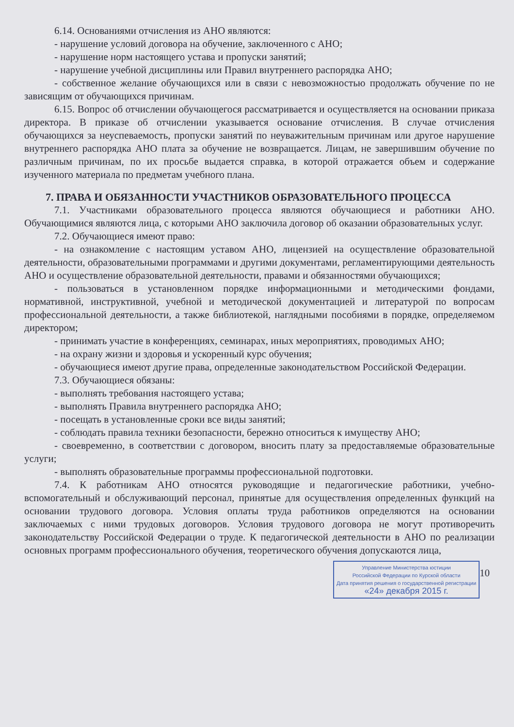6.14. Основаниями отчисления из АНО являются:
- нарушение условий договора на обучение, заключенного с АНО;
- нарушение норм настоящего устава и пропуски занятий;
- нарушение учебной дисциплины или Правил внутреннего распорядка АНО;
- собственное желание обучающихся или в связи с невозможностью продолжать обучение по не зависящим от обучающихся причинам.
6.15. Вопрос об отчислении обучающегося рассматривается и осуществляется на основании приказа директора. В приказе об отчислении указывается основание отчисления. В случае отчисления обучающихся за неуспеваемость, пропуски занятий по неуважительным причинам или другое нарушение внутреннего распорядка АНО плата за обучение не возвращается. Лицам, не завершившим обучение по различным причинам, по их просьбе выдается справка, в которой отражается объем и содержание изученного материала по предметам учебного плана.
7. ПРАВА И ОБЯЗАННОСТИ УЧАСТНИКОВ ОБРАЗОВАТЕЛЬНОГО ПРОЦЕССА
7.1. Участниками образовательного процесса являются обучающиеся и работники АНО. Обучающимися являются лица, с которыми АНО заключила договор об оказании образовательных услуг.
7.2. Обучающиеся имеют право:
- на ознакомление с настоящим уставом АНО, лицензией на осуществление образовательной деятельности, образовательными программами и другими документами, регламентирующими деятельность АНО и осуществление образовательной деятельности, правами и обязанностями обучающихся;
- пользоваться в установленном порядке информационными и методическими фондами, нормативной, инструктивной, учебной и методической документацией и литературой по вопросам профессиональной деятельности, а также библиотекой, наглядными пособиями в порядке, определяемом директором;
- принимать участие в конференциях, семинарах, иных мероприятиях, проводимых АНО;
- на охрану жизни и здоровья и ускоренный курс обучения;
- обучающиеся имеют другие права, определенные законодательством Российской Федерации.
7.3. Обучающиеся обязаны:
- выполнять требования настоящего устава;
- выполнять Правила внутреннего распорядка АНО;
- посещать в установленные сроки все виды занятий;
- соблюдать правила техники безопасности, бережно относиться к имуществу АНО;
- своевременно, в соответствии с договором, вносить плату за предоставляемые образовательные услуги;
- выполнять образовательные программы профессиональной подготовки.
7.4. К работникам АНО относятся руководящие и педагогические работники, учебно-вспомогательный и обслуживающий персонал, принятые для осуществления определенных функций на основании трудового договора. Условия оплаты труда работников определяются на основании заключаемых с ними трудовых договоров. Условия трудового договора не могут противоречить законодательству Российской Федерации о труде. К педагогической деятельности в АНО по реализации основных программ профессионального обучения, теоретического обучения допускаются лица,
10
Управление Министерства юстиции
Российской Федерации по Курской области
Дата принятия решения о государственной регистрации
«24» декабря 2015 г.